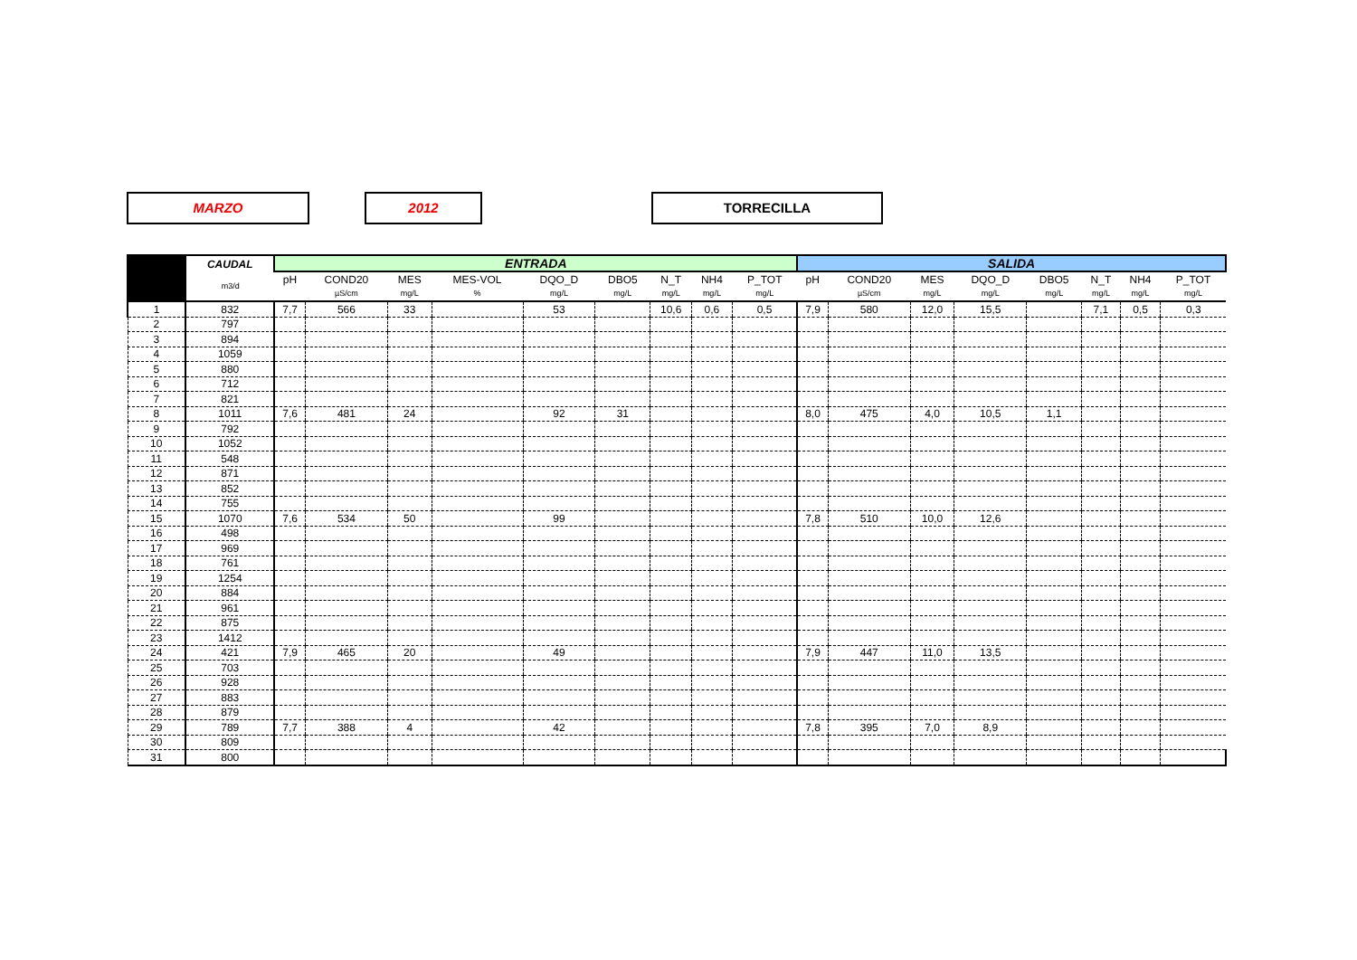MARZO 2012 TORRECILLA
| | CAUDAL | ENTRADA | | | | | | | | | SALIDA | | | | | | | |
| --- | --- | --- | --- | --- | --- | --- | --- | --- | --- | --- | --- | --- | --- | --- | --- | --- | --- | --- |
| | m3/d | pH | COND20 | MES | MES-VOL | DQO_D | DBO5 | N_T | NH4 | P_TOT | pH | COND20 | MES | DQO_D | DBO5 | N_T | NH4 | P_TOT |
| | | | µS/cm | mg/L | % | mg/L | mg/L | mg/L | mg/L | mg/L | | µS/cm | mg/L | mg/L | mg/L | mg/L | mg/L | mg/L |
| 1 | 832 | 7,7 | 566 | 33 | | 53 | | 10,6 | 0,6 | 0,5 | 7,9 | 580 | 12,0 | 15,5 | | 7,1 | 0,5 | 0,3 |
| 2 | 797 | | | | | | | | | | | | | | | | | |
| 3 | 894 | | | | | | | | | | | | | | | | | |
| 4 | 1059 | | | | | | | | | | | | | | | | | |
| 5 | 880 | | | | | | | | | | | | | | | | | |
| 6 | 712 | | | | | | | | | | | | | | | | | |
| 7 | 821 | | | | | | | | | | | | | | | | | |
| 8 | 1011 | 7,6 | 481 | 24 | | 92 | 31 | | | | 8,0 | 475 | 4,0 | 10,5 | 1,1 | | | |
| 9 | 792 | | | | | | | | | | | | | | | | | |
| 10 | 1052 | | | | | | | | | | | | | | | | | |
| 11 | 548 | | | | | | | | | | | | | | | | | |
| 12 | 871 | | | | | | | | | | | | | | | | | |
| 13 | 852 | | | | | | | | | | | | | | | | | |
| 14 | 755 | | | | | | | | | | | | | | | | | |
| 15 | 1070 | 7,6 | 534 | 50 | | 99 | | | | | 7,8 | 510 | 10,0 | 12,6 | | | | |
| 16 | 498 | | | | | | | | | | | | | | | | | |
| 17 | 969 | | | | | | | | | | | | | | | | | |
| 18 | 761 | | | | | | | | | | | | | | | | | |
| 19 | 1254 | | | | | | | | | | | | | | | | | |
| 20 | 884 | | | | | | | | | | | | | | | | | |
| 21 | 961 | | | | | | | | | | | | | | | | | |
| 22 | 875 | | | | | | | | | | | | | | | | | |
| 23 | 1412 | | | | | | | | | | | | | | | | | |
| 24 | 421 | 7,9 | 465 | 20 | | 49 | | | | | 7,9 | 447 | 11,0 | 13,5 | | | | |
| 25 | 703 | | | | | | | | | | | | | | | | | |
| 26 | 928 | | | | | | | | | | | | | | | | | |
| 27 | 883 | | | | | | | | | | | | | | | | | |
| 28 | 879 | | | | | | | | | | | | | | | | | |
| 29 | 789 | 7,7 | 388 | 4 | | 42 | | | | | 7,8 | 395 | 7,0 | 8,9 | | | | |
| 30 | 809 | | | | | | | | | | | | | | | | | |
| 31 | 800 | | | | | | | | | | | | | | | | | |